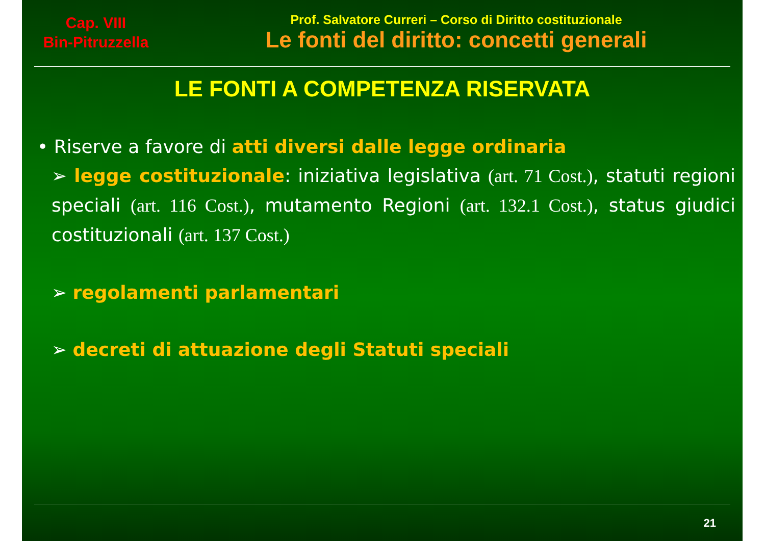Cap. VIII
Bin-Pitruzzella
Prof. Salvatore Curreri – Corso di Diritto costituzionale
Le fonti del diritto: concetti generali
LE FONTI A COMPETENZA RISERVATA
• Riserve a favore di atti diversi dalle legge ordinaria
➢ legge costituzionale: iniziativa legislativa (art. 71 Cost.), statuti regioni speciali (art. 116 Cost.), mutamento Regioni (art. 132.1 Cost.), status giudici costituzionali (art. 137 Cost.)
➢ regolamenti parlamentari
➢ decreti di attuazione degli Statuti speciali
21